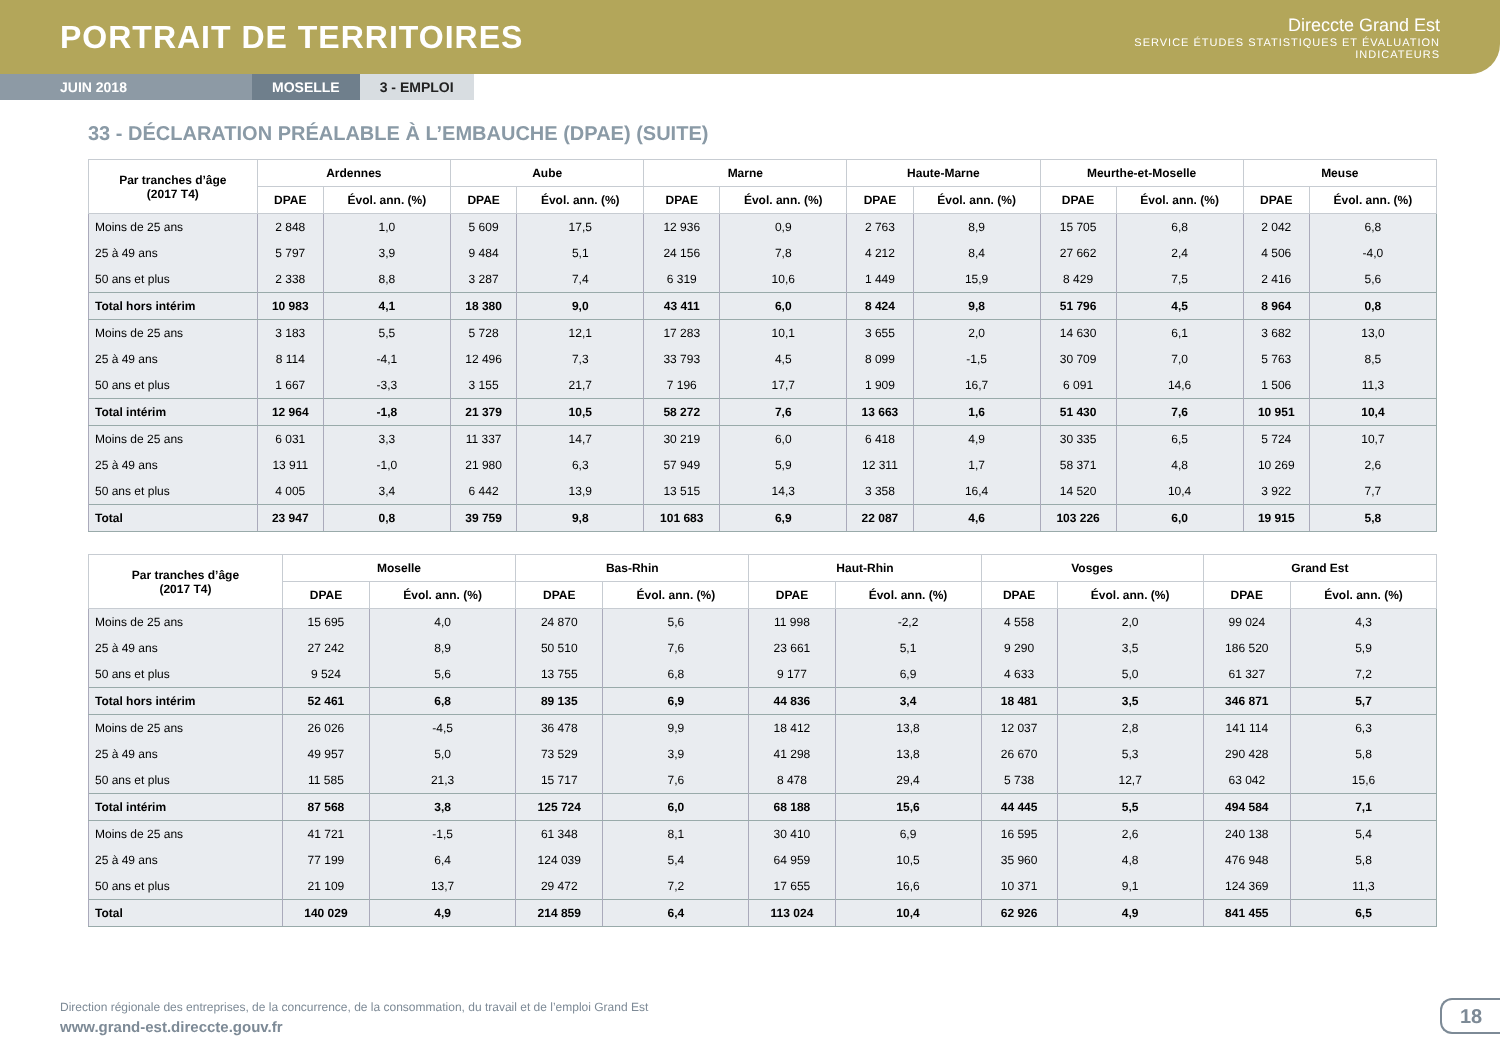PORTRAIT DE TERRITOIRES
Direccte Grand Est
SERVICE ÉTUDES STATISTIQUES ET ÉVALUATION
INDICATEURS
JUIN 2018 MOSELLE 3 - EMPLOI
33 - DÉCLARATION PRÉALABLE À L’EMBAUCHE (DPAE) (SUITE)
| Par tranches d’âge (2017 T4) | Ardennes | | Aube | | Marne | | Haute-Marne | | Meurthe-et-Moselle | | Meuse | |
| --- | --- | --- | --- | --- | --- | --- | --- | --- | --- | --- | --- | --- |
| | DPAE | Évol. ann. (%) | DPAE | Évol. ann. (%) | DPAE | Évol. ann. (%) | DPAE | Évol. ann. (%) | DPAE | Évol. ann. (%) | DPAE | Évol. ann. (%) |
| Moins de 25 ans | 2 848 | 1,0 | 5 609 | 17,5 | 12 936 | 0,9 | 2 763 | 8,9 | 15 705 | 6,8 | 2 042 | 6,8 |
| 25 à 49 ans | 5 797 | 3,9 | 9 484 | 5,1 | 24 156 | 7,8 | 4 212 | 8,4 | 27 662 | 2,4 | 4 506 | -4,0 |
| 50 ans et plus | 2 338 | 8,8 | 3 287 | 7,4 | 6 319 | 10,6 | 1 449 | 15,9 | 8 429 | 7,5 | 2 416 | 5,6 |
| Total hors intérim | 10 983 | 4,1 | 18 380 | 9,0 | 43 411 | 6,0 | 8 424 | 9,8 | 51 796 | 4,5 | 8 964 | 0,8 |
| Moins de 25 ans | 3 183 | 5,5 | 5 728 | 12,1 | 17 283 | 10,1 | 3 655 | 2,0 | 14 630 | 6,1 | 3 682 | 13,0 |
| 25 à 49 ans | 8 114 | -4,1 | 12 496 | 7,3 | 33 793 | 4,5 | 8 099 | -1,5 | 30 709 | 7,0 | 5 763 | 8,5 |
| 50 ans et plus | 1 667 | -3,3 | 3 155 | 21,7 | 7 196 | 17,7 | 1 909 | 16,7 | 6 091 | 14,6 | 1 506 | 11,3 |
| Total intérim | 12 964 | -1,8 | 21 379 | 10,5 | 58 272 | 7,6 | 13 663 | 1,6 | 51 430 | 7,6 | 10 951 | 10,4 |
| Moins de 25 ans | 6 031 | 3,3 | 11 337 | 14,7 | 30 219 | 6,0 | 6 418 | 4,9 | 30 335 | 6,5 | 5 724 | 10,7 |
| 25 à 49 ans | 13 911 | -1,0 | 21 980 | 6,3 | 57 949 | 5,9 | 12 311 | 1,7 | 58 371 | 4,8 | 10 269 | 2,6 |
| 50 ans et plus | 4 005 | 3,4 | 6 442 | 13,9 | 13 515 | 14,3 | 3 358 | 16,4 | 14 520 | 10,4 | 3 922 | 7,7 |
| Total | 23 947 | 0,8 | 39 759 | 9,8 | 101 683 | 6,9 | 22 087 | 4,6 | 103 226 | 6,0 | 19 915 | 5,8 |
| Par tranches d’âge (2017 T4) | Moselle | | Bas-Rhin | | Haut-Rhin | | Vosges | | Grand Est | |
| --- | --- | --- | --- | --- | --- | --- | --- | --- | --- | --- |
| | DPAE | Évol. ann. (%) | DPAE | Évol. ann. (%) | DPAE | Évol. ann. (%) | DPAE | Évol. ann. (%) | DPAE | Évol. ann. (%) |
| Moins de 25 ans | 15 695 | 4,0 | 24 870 | 5,6 | 11 998 | -2,2 | 4 558 | 2,0 | 99 024 | 4,3 |
| 25 à 49 ans | 27 242 | 8,9 | 50 510 | 7,6 | 23 661 | 5,1 | 9 290 | 3,5 | 186 520 | 5,9 |
| 50 ans et plus | 9 524 | 5,6 | 13 755 | 6,8 | 9 177 | 6,9 | 4 633 | 5,0 | 61 327 | 7,2 |
| Total hors intérim | 52 461 | 6,8 | 89 135 | 6,9 | 44 836 | 3,4 | 18 481 | 3,5 | 346 871 | 5,7 |
| Moins de 25 ans | 26 026 | -4,5 | 36 478 | 9,9 | 18 412 | 13,8 | 12 037 | 2,8 | 141 114 | 6,3 |
| 25 à 49 ans | 49 957 | 5,0 | 73 529 | 3,9 | 41 298 | 13,8 | 26 670 | 5,3 | 290 428 | 5,8 |
| 50 ans et plus | 11 585 | 21,3 | 15 717 | 7,6 | 8 478 | 29,4 | 5 738 | 12,7 | 63 042 | 15,6 |
| Total intérim | 87 568 | 3,8 | 125 724 | 6,0 | 68 188 | 15,6 | 44 445 | 5,5 | 494 584 | 7,1 |
| Moins de 25 ans | 41 721 | -1,5 | 61 348 | 8,1 | 30 410 | 6,9 | 16 595 | 2,6 | 240 138 | 5,4 |
| 25 à 49 ans | 77 199 | 6,4 | 124 039 | 5,4 | 64 959 | 10,5 | 35 960 | 4,8 | 476 948 | 5,8 |
| 50 ans et plus | 21 109 | 13,7 | 29 472 | 7,2 | 17 655 | 16,6 | 10 371 | 9,1 | 124 369 | 11,3 |
| Total | 140 029 | 4,9 | 214 859 | 6,4 | 113 024 | 10,4 | 62 926 | 4,9 | 841 455 | 6,5 |
Direction régionale des entreprises, de la concurrence, de la consommation, du travail et de l’emploi Grand Est
www.grand-est.direccte.gouv.fr
18